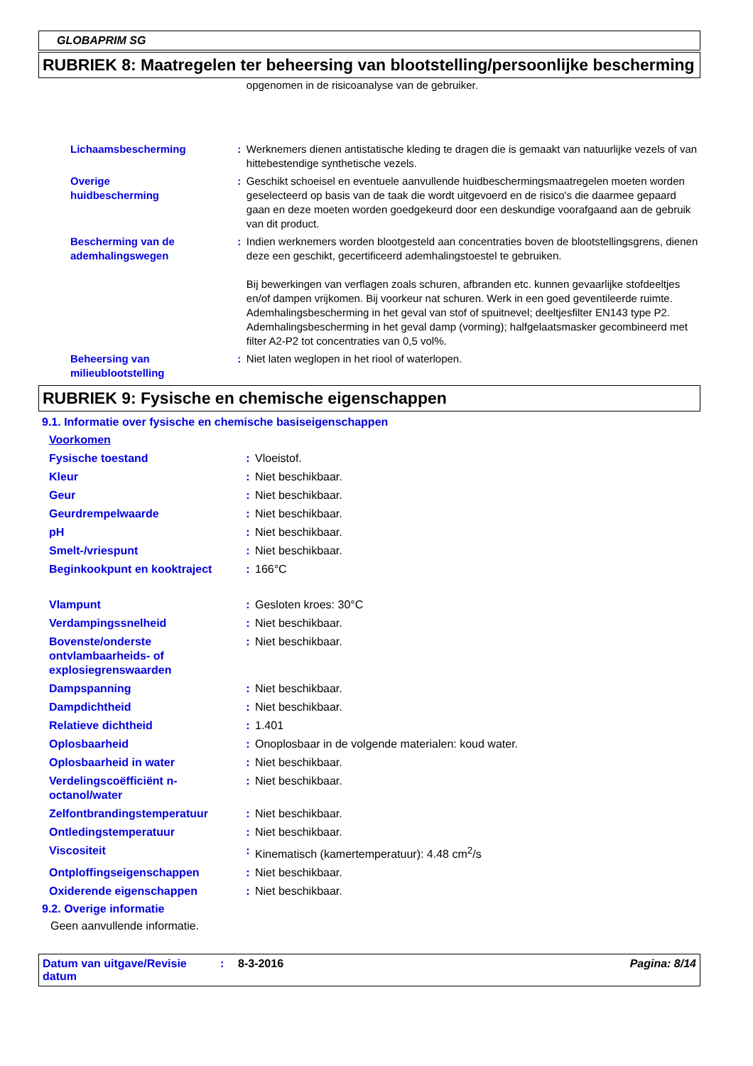GLOBAPRIM SG
RUBRIEK 8: Maatregelen ter beheersing van blootstelling/persoonlijke bescherming
| | | opgenomen in de risicoanalyse van de gebruiker. |
| Lichaamsbescherming | : | Werknemers dienen antistatische kleding te dragen die is gemaakt van natuurlijke vezels of van hittebestendige synthetische vezels. |
| Overige huidbescherming | : | Geschikt schoeisel en eventuele aanvullende huidbeschermingsmaatregelen moeten worden geselecteerd op basis van de taak die wordt uitgevoerd en de risico's die daarmee gepaard gaan en deze moeten worden goedgekeurd door een deskundige voorafgaand aan de gebruik van dit product. |
| Bescherming van de ademhalingswegen | : | Indien werknemers worden blootgesteld aan concentraties boven de blootstellingsgrens, dienen deze een geschikt, gecertificeerd ademhalingstoestel te gebruiken. Bij bewerkingen van verflagen zoals schuren, afbranden etc. kunnen gevaarlijke stofdeeltjes en/of dampen vrijkomen. Bij voorkeur nat schuren. Werk in een goed geventileerde ruimte. Ademhalingsbescherming in het geval van stof of spuitnevel; deeltjesfilter EN143 type P2. Ademhalingsbescherming in het geval damp (vorming); halfgelaatsmasker gecombineerd met filter A2-P2 tot concentraties van 0,5 vol%. |
| Beheersing van milieublootstelling | : | Niet laten weglopen in het riool of waterlopen. |
RUBRIEK 9: Fysische en chemische eigenschappen
9.1. Informatie over fysische en chemische basiseigenschappen
| Voorkomen | | |
| Fysische toestand | : | Vloeistof. |
| Kleur | : | Niet beschikbaar. |
| Geur | : | Niet beschikbaar. |
| Geurdrempelwaarde | : | Niet beschikbaar. |
| pH | : | Niet beschikbaar. |
| Smelt-/vriespunt | : | Niet beschikbaar. |
| Beginkookpunt en kooktraject | : | 166°C |
| Vlampunt | : | Gesloten kroes: 30°C |
| Verdampingssnelheid | : | Niet beschikbaar. |
| Bovenste/onderste ontvlambaarheids- of explosiegrenswaarden | : | Niet beschikbaar. |
| Dampspanning | : | Niet beschikbaar. |
| Dampdichtheid | : | Niet beschikbaar. |
| Relatieve dichtheid | : | 1.401 |
| Oplosbaarheid | : | Onoplosbaar in de volgende materialen: koud water. |
| Oplosbaarheid in water | : | Niet beschikbaar. |
| Verdelingscoëfficiënt n-octanol/water | : | Niet beschikbaar. |
| Zelfontbrandingstemperatuur | : | Niet beschikbaar. |
| Ontledingstemperatuur | : | Niet beschikbaar. |
| Viscositeit | : | Kinematisch (kamertemperatuur): 4.48 cm<sup>2</sup>/s |
| Ontploffingseigenschappen | : | Niet beschikbaar. |
| Oxiderende eigenschappen | : | Niet beschikbaar. |
9.2. Overige informatie
Geen aanvullende informatie.
Datum van uitgave/Revisie datum: 8-3-2016 Pagina: 8/14